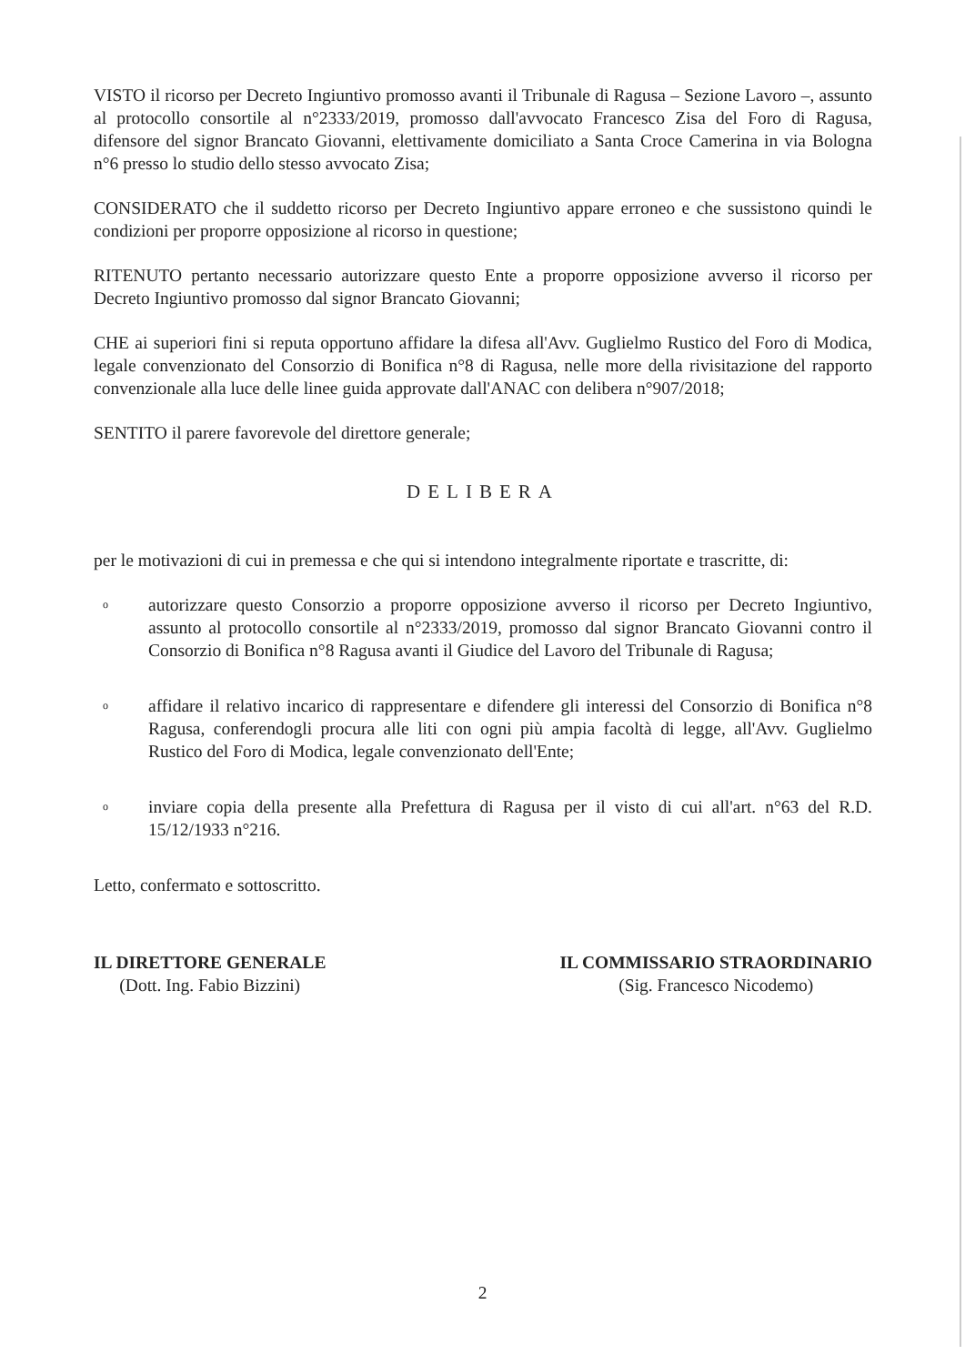VISTO il ricorso per Decreto Ingiuntivo promosso avanti il Tribunale di Ragusa – Sezione Lavoro –, assunto al protocollo consortile al n°2333/2019, promosso dall'avvocato Francesco Zisa del Foro di Ragusa, difensore del signor Brancato Giovanni, elettivamente domiciliato a Santa Croce Camerina in via Bologna n°6 presso lo studio dello stesso avvocato Zisa;
CONSIDERATO che il suddetto ricorso per Decreto Ingiuntivo appare erroneo e che sussistono quindi le condizioni per proporre opposizione al ricorso in questione;
RITENUTO pertanto necessario autorizzare questo Ente a proporre opposizione avverso il ricorso per Decreto Ingiuntivo promosso dal signor Brancato Giovanni;
CHE ai superiori fini si reputa opportuno affidare la difesa all'Avv. Guglielmo Rustico del Foro di Modica, legale convenzionato del Consorzio di Bonifica n°8 di Ragusa, nelle more della rivisitazione del rapporto convenzionale alla luce delle linee guida approvate dall'ANAC con delibera n°907/2018;
SENTITO il parere favorevole del direttore generale;
DELIBERA
per le motivazioni di cui in premessa e che qui si intendono integralmente riportate e trascritte, di:
o autorizzare questo Consorzio a proporre opposizione avverso il ricorso per Decreto Ingiuntivo, assunto al protocollo consortile al n°2333/2019, promosso dal signor Brancato Giovanni contro il Consorzio di Bonifica n°8 Ragusa avanti il Giudice del Lavoro del Tribunale di Ragusa;
o affidare il relativo incarico di rappresentare e difendere gli interessi del Consorzio di Bonifica n°8 Ragusa, conferendogli procura alle liti con ogni più ampia facoltà di legge, all'Avv. Guglielmo Rustico del Foro di Modica, legale convenzionato dell'Ente;
o inviare copia della presente alla Prefettura di Ragusa per il visto di cui all'art. n°63 del R.D. 15/12/1933 n°216.
Letto, confermato e sottoscritto.
IL DIRETTORE GENERALE
(Dott. Ing. Fabio Bizzini)
IL COMMISSARIO STRAORDINARIO
(Sig. Francesco Nicodemo)
2